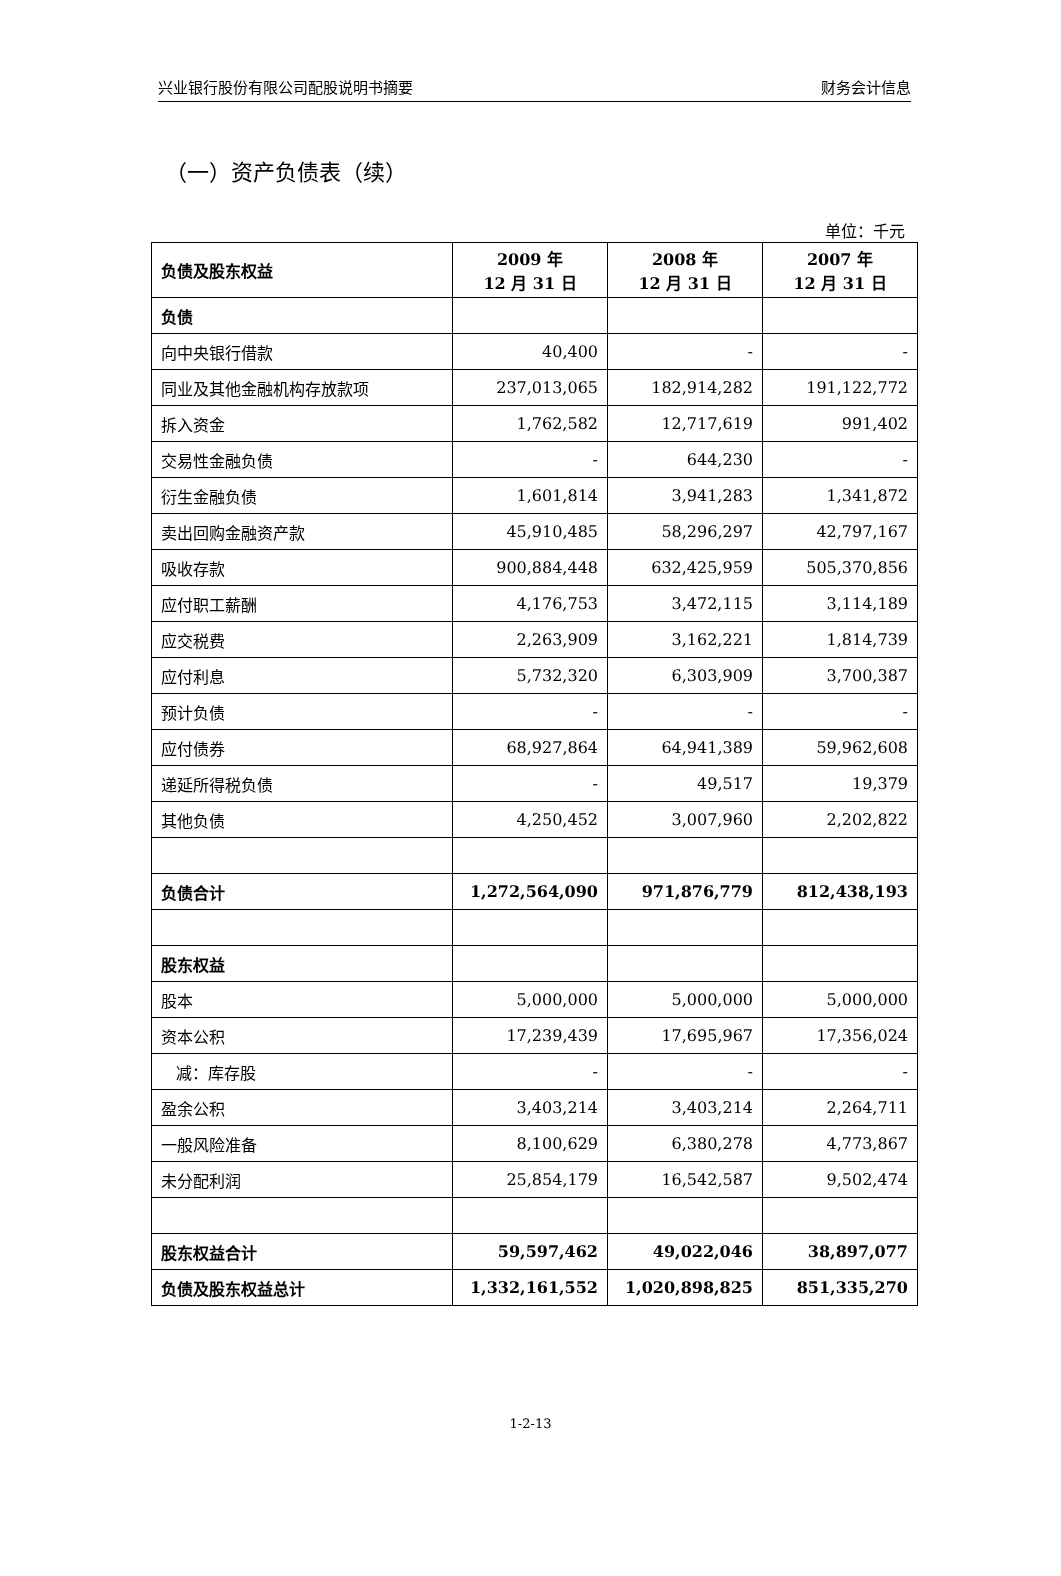兴业银行股份有限公司配股说明书摘要 财务会计信息
（一）资产负债表（续）
单位：千元
| 负债及股东权益 | 2009 年 12 月 31 日 | 2008 年 12 月 31 日 | 2007 年 12 月 31 日 |
| --- | --- | --- | --- |
| 负债 | | | |
| 向中央银行借款 | 40,400 | - | - |
| 同业及其他金融机构存放款项 | 237,013,065 | 182,914,282 | 191,122,772 |
| 拆入资金 | 1,762,582 | 12,717,619 | 991,402 |
| 交易性金融负债 | - | 644,230 | - |
| 衍生金融负债 | 1,601,814 | 3,941,283 | 1,341,872 |
| 卖出回购金融资产款 | 45,910,485 | 58,296,297 | 42,797,167 |
| 吸收存款 | 900,884,448 | 632,425,959 | 505,370,856 |
| 应付职工薪酬 | 4,176,753 | 3,472,115 | 3,114,189 |
| 应交税费 | 2,263,909 | 3,162,221 | 1,814,739 |
| 应付利息 | 5,732,320 | 6,303,909 | 3,700,387 |
| 预计负债 | - | - | - |
| 应付债券 | 68,927,864 | 64,941,389 | 59,962,608 |
| 递延所得税负债 | - | 49,517 | 19,379 |
| 其他负债 | 4,250,452 | 3,007,960 | 2,202,822 |
| 负债合计 | 1,272,564,090 | 971,876,779 | 812,438,193 |
| 股东权益 | | | |
| 股本 | 5,000,000 | 5,000,000 | 5,000,000 |
| 资本公积 | 17,239,439 | 17,695,967 | 17,356,024 |
| 减：库存股 | - | - | - |
| 盈余公积 | 3,403,214 | 3,403,214 | 2,264,711 |
| 一般风险准备 | 8,100,629 | 6,380,278 | 4,773,867 |
| 未分配利润 | 25,854,179 | 16,542,587 | 9,502,474 |
| 股东权益合计 | 59,597,462 | 49,022,046 | 38,897,077 |
| 负债及股东权益总计 | 1,332,161,552 | 1,020,898,825 | 851,335,270 |
1-2-13